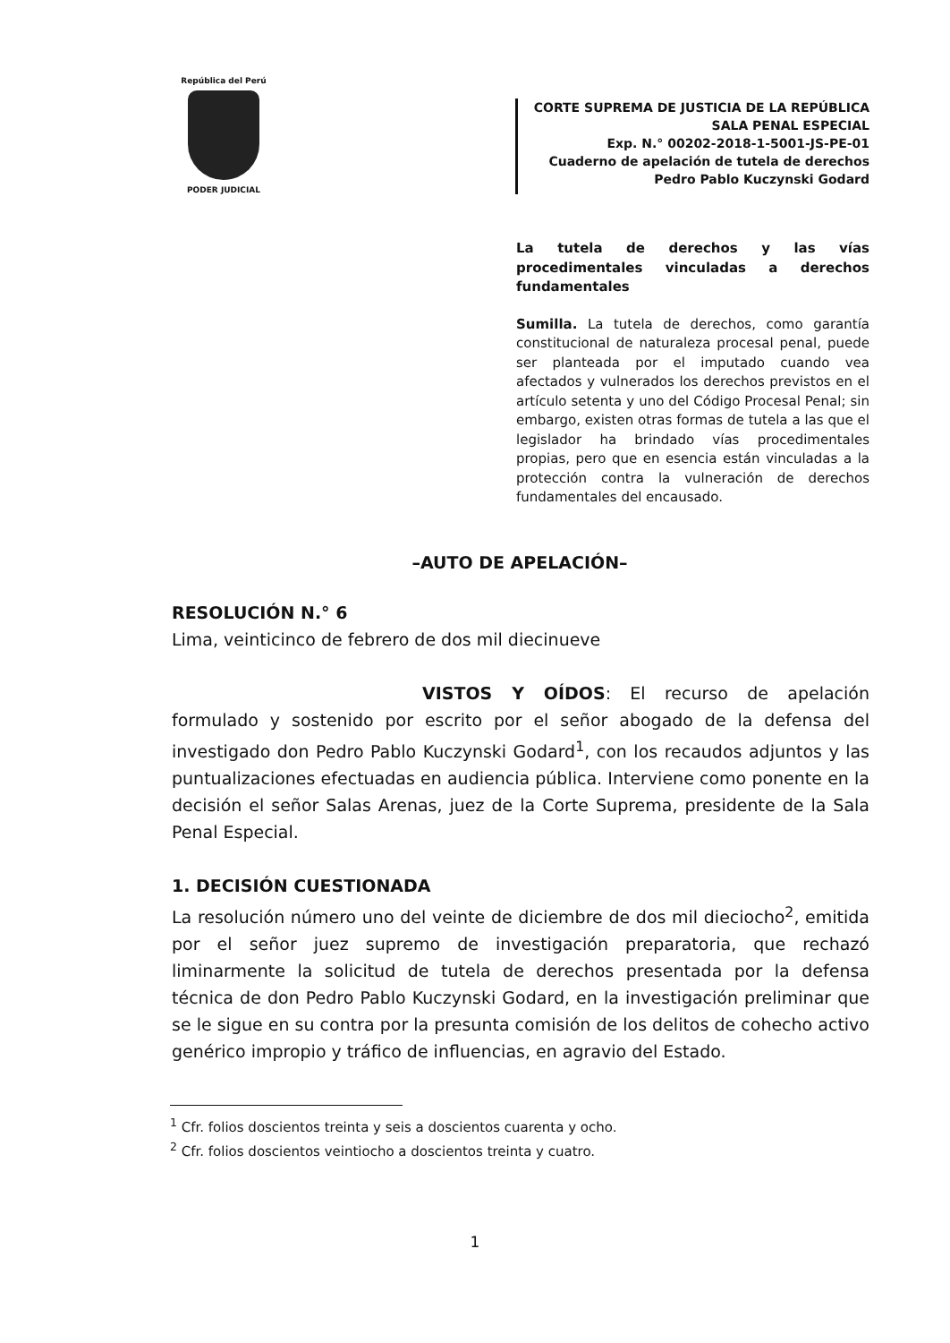República del Perú
PODER JUDICIAL
CORTE SUPREMA DE JUSTICIA DE LA REPÚBLICA
SALA PENAL ESPECIAL
Exp. N.° 00202-2018-1-5001-JS-PE-01
Cuaderno de apelación de tutela de derechos
Pedro Pablo Kuczynski Godard
La tutela de derechos y las vías procedimentales vinculadas a derechos fundamentales
Sumilla. La tutela de derechos, como garantía constitucional de naturaleza procesal penal, puede ser planteada por el imputado cuando vea afectados y vulnerados los derechos previstos en el artículo setenta y uno del Código Procesal Penal; sin embargo, existen otras formas de tutela a las que el legislador ha brindado vías procedimentales propias, pero que en esencia están vinculadas a la protección contra la vulneración de derechos fundamentales del encausado.
–AUTO DE APELACIÓN–
RESOLUCIÓN N.° 6
Lima, veinticinco de febrero de dos mil diecinueve
VISTOS Y OÍDOS: El recurso de apelación formulado y sostenido por escrito por el señor abogado de la defensa del investigado don Pedro Pablo Kuczynski Godard<sup>1</sup>, con los recaudos adjuntos y las puntualizaciones efectuadas en audiencia pública. Interviene como ponente en la decisión el señor Salas Arenas, juez de la Corte Suprema, presidente de la Sala Penal Especial.
1. DECISIÓN CUESTIONADA
La resolución número uno del veinte de diciembre de dos mil dieciocho<sup>2</sup>, emitida por el señor juez supremo de investigación preparatoria, que rechazó liminarmente la solicitud de tutela de derechos presentada por la defensa técnica de don Pedro Pablo Kuczynski Godard, en la investigación preliminar que se le sigue en su contra por la presunta comisión de los delitos de cohecho activo genérico impropio y tráfico de influencias, en agravio del Estado.
<sup>1</sup> Cfr. folios doscientos treinta y seis a doscientos cuarenta y ocho.
<sup>2</sup> Cfr. folios doscientos veintiocho a doscientos treinta y cuatro.
1